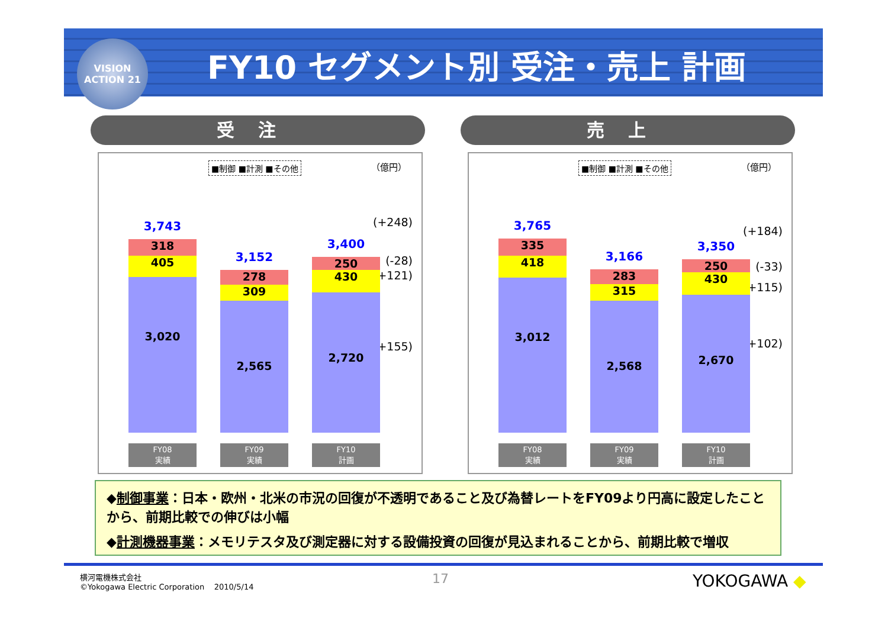VISION
ACTION 21
FY10 セグメント別 受注・売上 計画
受注
■制御 ■計測 ■その他 （億円）
(+248)
(-28)
(+121)
(+155)
3,743
318
405
3,020
FY08
実績
3,152
278
309
2,565
FY09
実績
3,400
250
430
2,720
FY10
計画
売上
■制御 ■計測 ■その他 （億円）
(+184)
(-33)
(+115)
(+102)
3,765
335
418
3,012
FY08
実績
3,166
283
315
2,568
FY09
実績
3,350
250
430
2,670
FY10
計画
◆制御事業：日本・欧州・北米の市況の回復が不透明であること及び為替レートをFY09より円高に設定したことから、前期比較での伸びは小幅
◆計測機器事業：メモリテスタ及び測定器に対する設備投資の回復が見込まれることから、前期比較で増収
横河電機株式会社
©Yokogawa Electric Corporation 2010/5/14
17 YOKOGAWA ◆